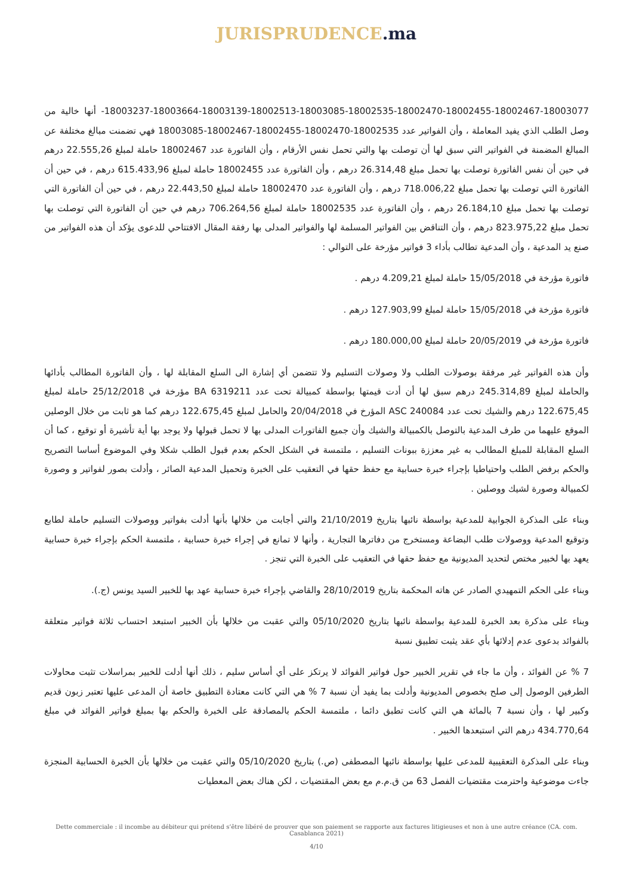JURISPRUDENCE.ma
18003237-18003664-18003139-18002513-18003085-18002535-18002470-18002455-18002467-18003077- أنها خالية من وصل الطلب الذي يفيد المعاملة ، وأن الفواتير عدد 18002535-18002470-18002455-18002467-18003085 فهي تضمنت مبالغ مختلفة عن المبالغ المضمنة في الفواتير التي سبق لها أن توصلت بها والتي تحمل نفس الأرقام ، وأن الفاتورة عدد 18002467 حاملة لمبلغ 22.555,26 درهم في حين أن نفس الفاتورة توصلت بها تحمل مبلغ 26.314,48 درهم ، وأن الفاتورة عدد 18002455 حاملة لمبلغ 615.433,96 درهم ، في حين أن الفاتورة التي توصلت بها تحمل مبلغ 718.006,22 درهم ، وأن الفاتورة عدد 18002470 حاملة لمبلغ 22.443,50 درهم ، في حين أن الفاتورة التي توصلت بها تحمل مبلغ 26.184,10 درهم ، وأن الفاتورة عدد 18002535 حاملة لمبلغ 706.264,56 درهم في حين أن الفاتورة التي توصلت بها تحمل مبلغ 823.975,22 درهم ، وأن التناقض بين الفواتير المسلمة لها والفواتير المدلى بها رفقة المقال الافتتاحي للدعوى يؤكد أن هذه الفواتير من صنع يد المدعية ، وأن المدعية تطالب بأداء 3 فواتير مؤرخة على التوالي :
فاتورة مؤرخة في 15/05/2018 حاملة لمبلغ 4.209,21 درهم .
فاتورة مؤرخة في 15/05/2018 حاملة لمبلغ 127.903,99 درهم .
فاتورة مؤرخة في 20/05/2019 حاملة لمبلغ 180.000,00 درهم .
وأن هذه الفواتير غير مرفقة بوصولات الطلب ولا وصولات التسليم ولا تتضمن أي إشارة الى السلع المقابلة لها ، وأن الفاتورة المطالب بأدائها والحاملة لمبلغ 245.314,89 درهم سبق لها أن أدت قيمتها بواسطة كمبيالة تحت عدد BA 6319211 مؤرخة في 25/12/2018 حاملة لمبلغ 122.675,45 درهم والشيك تحت عدد ASC 240084 المؤرخ في 20/04/2018 والحامل لمبلغ 122.675,45 درهم كما هو ثابت من خلال الوصلين الموقع عليهما من طرف المدعية بالتوصل بالكمبيالة والشيك وأن جميع الفاتورات المدلى بها لا تحمل قبولها ولا يوجد بها أية تأشيرة أو توقيع ، كما أن السلع المقابلة للمبلغ المطالب به غير معززة ببونات التسليم ، ملتمسة في الشكل الحكم بعدم قبول الطلب شكلا وفي الموضوع أساسا التصريح والحكم برفض الطلب واحتياطيا بإجراء خبرة حسابية مع حفظ حقها في التعقيب على الخبرة وتحميل المدعية الصائر ، وأدلت بصور لفواتير و وصورة لكمبيالة وصورة لشيك ووصلين .
وبناء على المذكرة الجوابية للمدعية بواسطة نائبها بتاريخ 21/10/2019 والتي أجابت من خلالها بأنها أدلت بفواتير ووصولات التسليم حاملة لطابع وتوقيع المدعية ووصولات طلب البضاعة ومستخرج من دفاترها التجارية ، وأنها لا تمانع في إجراء خبرة حسابية ، ملتمسة الحكم بإجراء خبرة حسابية يعهد بها لخبير مختص لتحديد المديونية مع حفظ حقها في التعقيب على الخبرة التي تنجز .
وبناء على الحكم التمهيدي الصادر عن هاته المحكمة بتاريخ 28/10/2019 والقاضي بإجراء خبرة حسابية عهد بها للخبير السيد يونس (ج.).
وبناء على مذكرة بعد الخبرة للمدعية بواسطة نائبها بتاريخ 05/10/2020 والتي عقبت من خلالها بأن الخبير استبعد احتساب ثلاثة فواتير متعلقة بالفوائد بدعوى عدم إدلائها بأي عقد يثبت تطبيق نسبة
7 % عن الفوائد ، وأن ما جاء في تقرير الخبير حول فواتير الفوائد لا يرتكز على أي أساس سليم ، ذلك أنها أدلت للخبير بمراسلات تثبت محاولات الطرفين الوصول إلى صلح بخصوص المديونية وأدلت بما يفيد أن نسبة 7 % هي التي كانت معتادة التطبيق خاصة أن المدعى عليها تعتبر زبون قديم وكبير لها ، وأن نسبة 7 بالمائة هي التي كانت تطبق دائما ، ملتمسة الحكم بالمصادقة على الخبرة والحكم بها بمبلغ فواتير الفوائد في مبلغ 434.770,64 درهم التي استبعدها الخبير .
وبناء على المذكرة التعقيبية للمدعى عليها بواسطة نائبها المصطفى (ص.) بتاريخ 05/10/2020 والتي عقبت من خلالها بأن الخبرة الحسابية المنجزة جاءت موضوعية واحترمت مقتضيات الفصل 63 من ق.م.م مع بعض المقتضيات ، لكن هناك بعض المعطيات
Dette commerciale : il incombe au débiteur qui prétend s’être libéré de prouver que son paiement se rapporte aux factures litigieuses et non à une autre créance (CA. com. Casablanca 2021)
4/10